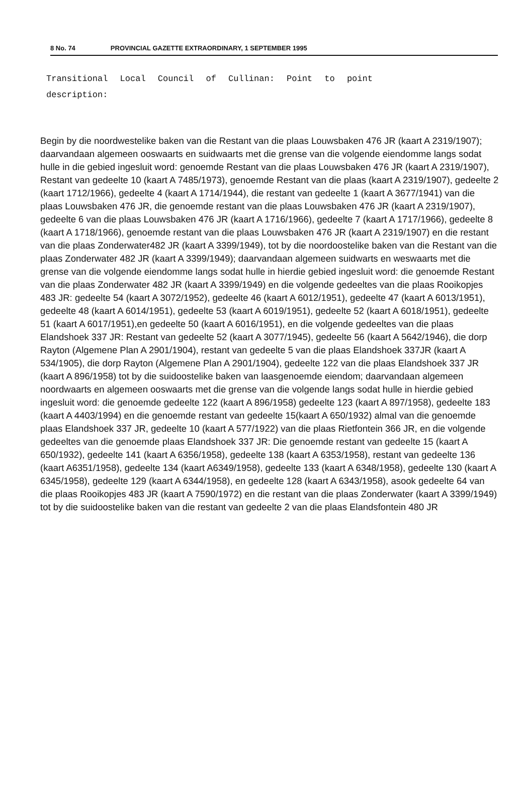8 No. 74 PROVINCIAL GAZETTE EXTRAORDINARY, 1 SEPTEMBER 1995
Transitional Local Council of Cullinan: Point to point
description:
Begin by die noordwestelike baken van die Restant van die plaas Louwsbaken 476 JR (kaart A 2319/1907); daarvandaan algemeen ooswaarts en suidwaarts met die grense van die volgende eiendomme langs sodat hulle in die gebied ingesluit word: genoemde Restant van die plaas Louwsbaken 476 JR (kaart A 2319/1907), Restant van gedeelte 10 (kaart A 7485/1973), genoemde Restant van die plaas (kaart A 2319/1907), gedeelte 2 (kaart 1712/1966), gedeelte 4 (kaart A 1714/1944), die restant van gedeelte 1 (kaart A 3677/1941) van die plaas Louwsbaken 476 JR, die genoemde restant van die plaas Louwsbaken 476 JR (kaart A 2319/1907), gedeelte 6 van die plaas Louwsbaken 476 JR (kaart A 1716/1966), gedeelte 7 (kaart A 1717/1966), gedeelte 8 (kaart A 1718/1966), genoemde restant van die plaas Louwsbaken 476 JR (kaart A 2319/1907) en die restant van die plaas Zonderwater482 JR (kaart A 3399/1949), tot by die noordoostelike baken van die Restant van die plaas Zonderwater 482 JR (kaart A 3399/1949); daarvandaan algemeen suidwarts en weswaarts met die grense van die volgende eiendomme langs sodat hulle in hierdie gebied ingesluit word: die genoemde Restant van die plaas Zonderwater 482 JR (kaart A 3399/1949) en die volgende gedeeltes van die plaas Rooikopjes 483 JR: gedeelte 54 (kaart A 3072/1952), gedeelte 46 (kaart A 6012/1951), gedeelte 47 (kaart A 6013/1951), gedeelte 48 (kaart A 6014/1951), gedeelte 53 (kaart A 6019/1951), gedeelte 52 (kaart A 6018/1951), gedeelte 51 (kaart A 6017/1951),en gedeelte 50 (kaart A 6016/1951), en die volgende gedeeltes van die plaas Elandshoek 337 JR: Restant van gedeelte 52 (kaart A 3077/1945), gedeelte 56 (kaart A 5642/1946), die dorp Rayton (Algemene Plan A 2901/1904), restant van gedeelte 5 van die plaas Elandshoek 337JR (kaart A 534/1905), die dorp Rayton (Algemene Plan A 2901/1904), gedeelte 122 van die plaas Elandshoek 337 JR (kaart A 896/1958) tot by die suidoostelike baken van laasgenoemde eiendom; daarvandaan algemeen noordwaarts en algemeen ooswaarts met die grense van die volgende langs sodat hulle in hierdie gebied ingesluit word: die genoemde gedeelte 122 (kaart A 896/1958) gedeelte 123 (kaart A 897/1958), gedeelte 183 (kaart A 4403/1994) en die genoemde restant van gedeelte 15(kaart A 650/1932) almal van die genoemde plaas Elandshoek 337 JR, gedeelte 10 (kaart A 577/1922) van die plaas Rietfontein 366 JR, en die volgende gedeeltes van die genoemde plaas Elandshoek 337 JR: Die genoemde restant van gedeelte 15 (kaart A 650/1932), gedeelte 141 (kaart A 6356/1958), gedeelte 138 (kaart A 6353/1958), restant van gedeelte 136 (kaart A6351/1958), gedeelte 134 (kaart A6349/1958), gedeelte 133 (kaart A 6348/1958), gedeelte 130 (kaart A 6345/1958), gedeelte 129 (kaart A 6344/1958), en gedeelte 128 (kaart A 6343/1958), asook gedeelte 64 van die plaas Rooikopjes 483 JR (kaart A 7590/1972) en die restant van die plaas Zonderwater (kaart A 3399/1949) tot by die suidoostelike baken van die restant van gedeelte 2 van die plaas Elandsfontein 480 JR